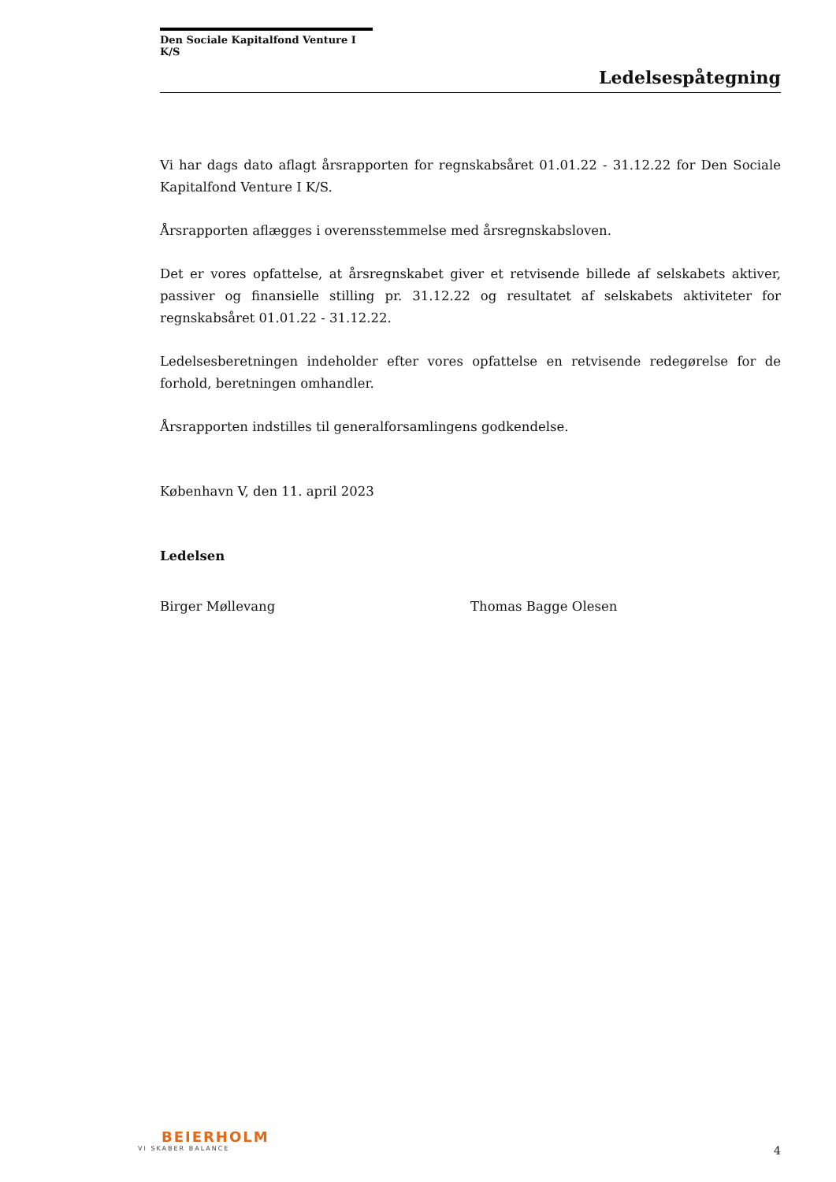Den Sociale Kapitalfond Venture I K/S
Ledelsespåtegning
Vi har dags dato aflagt årsrapporten for regnskabsåret 01.01.22 - 31.12.22 for Den Sociale Kapitalfond Venture I K/S.
Årsrapporten aflægges i overensstemmelse med årsregnskabsloven.
Det er vores opfattelse, at årsregnskabet giver et retvisende billede af selskabets aktiver, passiver og finansielle stilling pr. 31.12.22 og resultatet af selskabets aktiviteter for regnskabsåret 01.01.22 - 31.12.22.
Ledelsesberetningen indeholder efter vores opfattelse en retvisende redegørelse for de forhold, beretningen omhandler.
Årsrapporten indstilles til generalforsamlingens godkendelse.
København V, den 11. april 2023
Ledelsen
Birger Møllevang Thomas Bagge Olesen
BEIERHOLM
VI SKABER BALANCE
4